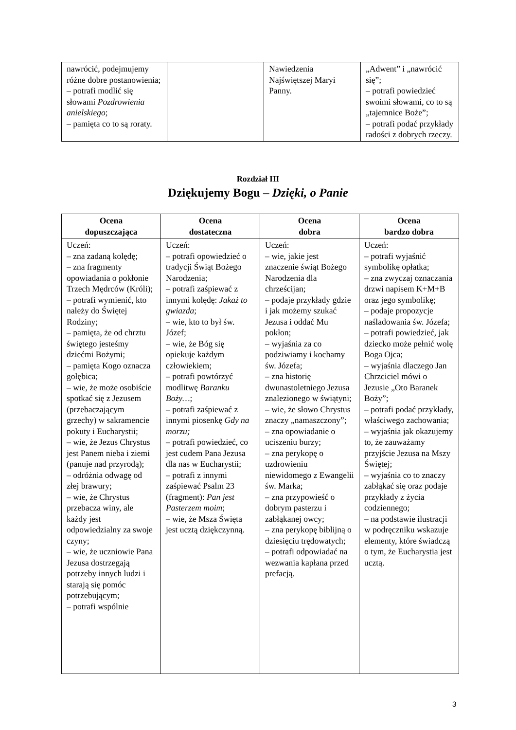| nawrócić, podejmujemy różne dobre postanowienia; – potrafi modlić się słowami Pozdrowienia anielskiego ; – pamięta co to są roraty. | | Nawiedzenia Najświętszej Maryi Panny. | „Adwent” i „nawrócić się”; – potrafi powiedzieć swoimi słowami, co to są „tajemnice Boże”; – potrafi podać przykłady radości z dobrych rzeczy. |
Rozdział III
Dziękujemy Bogu – Dzięki, o Panie
| Ocena dopuszczająca | Ocena dostateczna | Ocena dobra | Ocena bardzo dobra |
| --- | --- | --- | --- |
| Uczeń: – zna zadaną kolędę; – zna fragmenty opowiadania o pokłonie Trzech Mędrców (Króli); – potrafi wymienić, kto należy do Świętej Rodziny; – pamięta, że od chrztu świętego jesteśmy dziećmi Bożymi; – pamięta Kogo oznacza gołębica; – wie, że może osobiście spotkać się z Jezusem (przebaczającym grzechy) w sakramencie pokuty i Eucharystii; – wie, że Jezus Chrystus jest Panem nieba i ziemi (panuje nad przyrodą); – odróżnia odwagę od złej brawury; – wie, że Chrystus przebacza winy, ale każdy jest odpowiedzialny za swoje czyny; – wie, że uczniowie Pana Jezusa dostrzegają potrzeby innych ludzi i starają się pomóc potrzebującym; – potrafi wspólnie | Uczeń: – potrafi opowiedzieć o tradycji Świąt Bożego Narodzenia; – potrafi zaśpiewać z innymi kolędę: Jakaż to gwiazda ; – wie, kto to był św. Józef; – wie, że Bóg się opiekuje każdym człowiekiem; – potrafi powtórzyć modlitwę Baranku Boży… ; – potrafi zaśpiewać z innymi piosenkę Gdy na morzu; – potrafi powiedzieć, co jest cudem Pana Jezusa dla nas w Eucharystii; – potrafi z innymi zaśpiewać Psalm 23 (fragment): Pan jest Pasterzem moim ; – wie, że Msza Święta jest ucztą dziękczynną. | Uczeń: – wie, jakie jest znaczenie świąt Bożego Narodzenia dla chrześcijan; – podaje przykłady gdzie i jak możemy szukać Jezusa i oddać Mu pokłon; – wyjaśnia za co podziwiamy i kochamy św. Józefa; – zna historię dwunastoletniego Jezusa znalezionego w świątyni; – wie, że słowo Chrystus znaczy „namaszczony”; – zna opowiadanie o uciszeniu burzy; – zna perykopę o uzdrowieniu niewidomego z Ewangelii św. Marka; – zna przypowieść o dobrym pasterzu i zabłąkanej owcy; – zna perykopę biblijną o dziesięciu trędowatych; – potrafi odpowiadać na wezwania kapłana przed prefacją. | Uczeń: – potrafi wyjaśnić symbolikę opłatka; – zna zwyczaj oznaczania drzwi napisem K+M+B oraz jego symbolikę; – podaje propozycje naśladowania św. Józefa; – potrafi powiedzieć, jak dziecko może pełnić wolę Boga Ojca; – wyjaśnia dlaczego Jan Chrzciciel mówi o Jezusie „Oto Baranek Boży”; – potrafi podać przykłady, właściwego zachowania; – wyjaśnia jak okazujemy to, że zauważamy przyjście Jezusa na Mszy Świętej; – wyjaśnia co to znaczy zabłąkać się oraz podaje przykłady z życia codziennego; – na podstawie ilustracji w podręczniku wskazuje elementy, które świadczą o tym, że Eucharystia jest ucztą. |
3